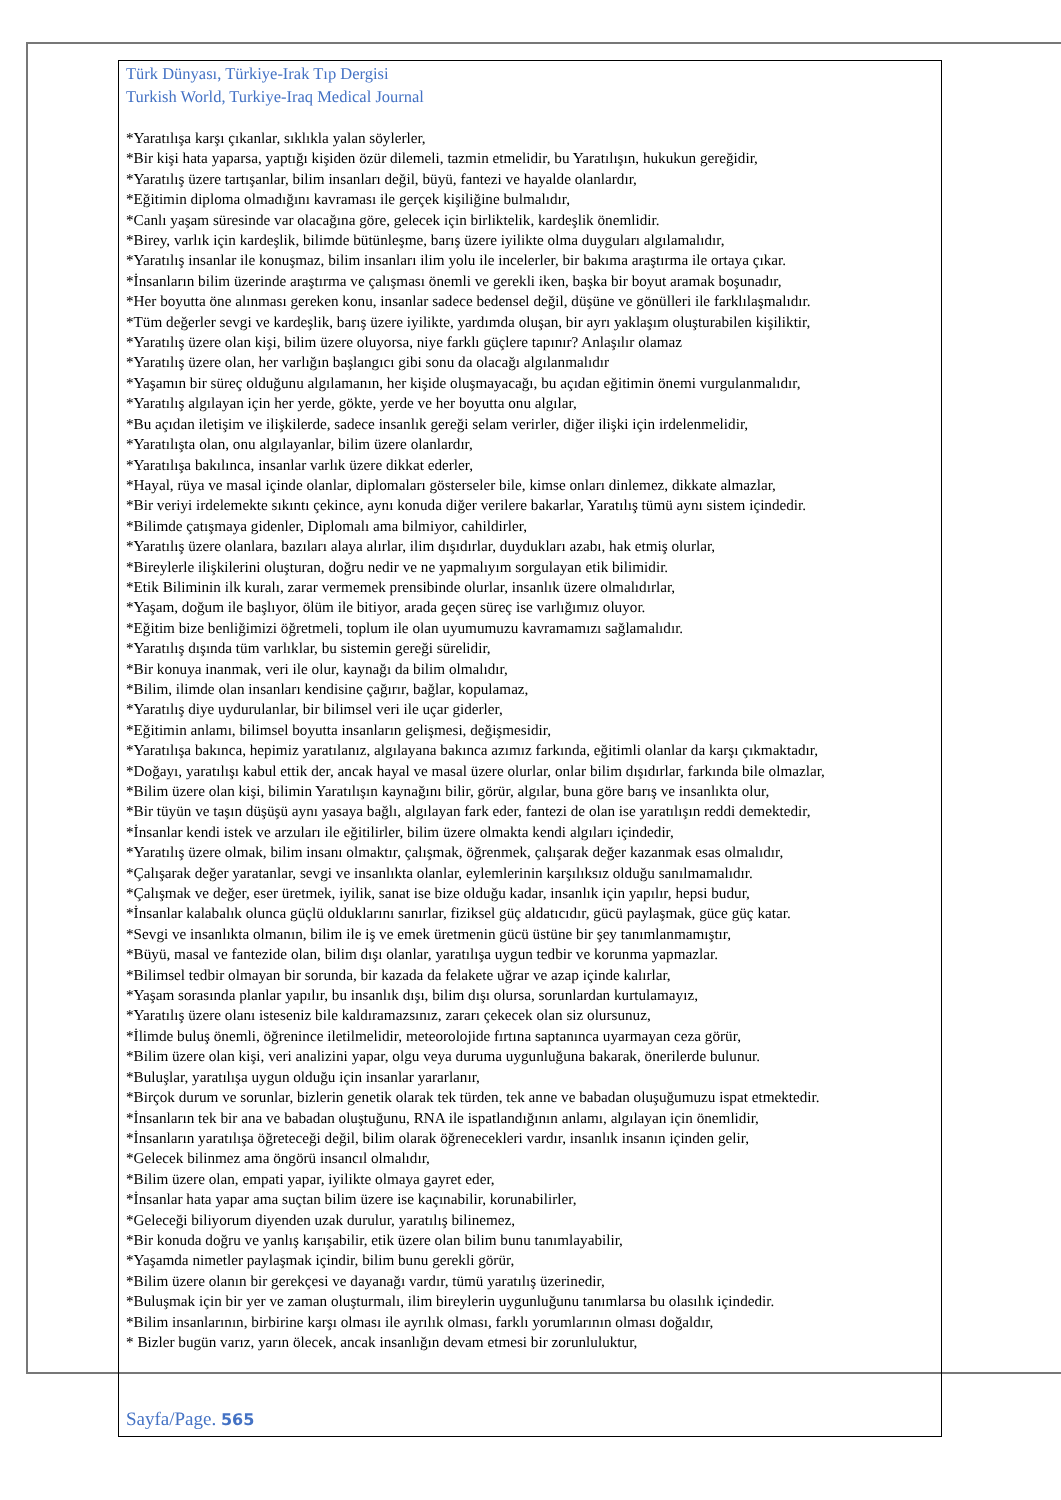Türk Dünyası, Türkiye-Irak Tıp Dergisi
Turkish World, Turkiye-Iraq Medical Journal
*Yaratılışa karşı çıkanlar, sıklıkla yalan söylerler,
*Bir kişi hata yaparsa, yaptığı kişiden özür dilemeli, tazmin etmelidir, bu Yaratılışın, hukukun gereğidir,
*Yaratılış üzere tartışanlar, bilim insanları değil, büyü, fantezi ve hayalde olanlardır,
*Eğitimin diploma olmadığını kavraması ile gerçek kişiliğine bulmalıdır,
*Canlı yaşam süresinde var olacağına göre, gelecek için birliktelik, kardeşlik önemlidir.
*Birey, varlık için kardeşlik, bilimde bütünleşme, barış üzere iyilikte olma duyguları algılamalıdır,
*Yaratılış insanlar ile konuşmaz, bilim insanları ilim yolu ile incelerler, bir bakıma araştırma ile ortaya çıkar.
*İnsanların bilim üzerinde araştırma ve çalışması önemli ve gerekli iken, başka bir boyut aramak boşunadır,
*Her boyutta öne alınması gereken konu, insanlar sadece bedensel değil, düşüne ve gönülleri ile farklılaşmalıdır.
*Tüm değerler sevgi ve kardeşlik, barış üzere iyilikte, yardımda oluşan, bir ayrı yaklaşım oluşturabilen kişiliktir,
*Yaratılış üzere olan kişi, bilim üzere oluyorsa, niye farklı güçlere tapınır? Anlaşılır olamaz
*Yaratılış üzere olan, her varlığın başlangıcı gibi sonu da olacağı algılanmalıdır
*Yaşamın bir süreç olduğunu algılamanın, her kişide oluşmayacağı, bu açıdan eğitimin önemi vurgulanmalıdır,
*Yaratılış algılayan için her yerde, gökte, yerde ve her boyutta onu algılar,
*Bu açıdan iletişim ve ilişkilerde, sadece insanlık gereği selam verirler, diğer ilişki için irdelenmelidir,
*Yaratılışta olan, onu algılayanlar, bilim üzere olanlardır,
*Yaratılışa bakılınca, insanlar varlık üzere dikkat ederler,
*Hayal, rüya ve masal içinde olanlar, diplomaları gösterseler bile, kimse onları dinlemez, dikkate almazlar,
*Bir veriyi irdelemekte sıkıntı çekince, aynı konuda diğer verilere bakarlar, Yaratılış tümü aynı sistem içindedir.
*Bilimde çatışmaya gidenler, Diplomalı ama bilmiyor, cahildirler,
*Yaratılış üzere olanlara, bazıları alaya alırlar, ilim dışıdırlar, duydukları azabı, hak etmiş olurlar,
*Bireylerle ilişkilerini oluşturan, doğru nedir ve ne yapmalıyım sorgulayan etik bilimidir.
*Etik Biliminin ilk kuralı, zarar vermemek prensibinde olurlar, insanlık üzere olmalıdırlar,
*Yaşam, doğum ile başlıyor, ölüm ile bitiyor, arada geçen süreç ise varlığımız oluyor.
*Eğitim bize benliğimizi öğretmeli, toplum ile olan uyumumuzu kavramamızı sağlamalıdır.
*Yaratılış dışında tüm varlıklar, bu sistemin gereği sürelidir,
*Bir konuya inanmak, veri ile olur, kaynağı da bilim olmalıdır,
*Bilim, ilimde olan insanları kendisine çağırır, bağlar, kopulamaz,
*Yaratılış diye uydurulanlar, bir bilimsel veri ile uçar giderler,
*Eğitimin anlamı, bilimsel boyutta insanların gelişmesi, değişmesidir,
*Yaratılışa bakınca, hepimiz yaratılanız, algılayana bakınca azımız farkında, eğitimli olanlar da karşı çıkmaktadır,
*Doğayı, yaratılışı kabul ettik der, ancak hayal ve masal üzere olurlar, onlar bilim dışıdırlar, farkında bile olmazlar,
*Bilim üzere olan kişi, bilimin Yaratılışın kaynağını bilir, görür, algılar, buna göre barış ve insanlıkta olur,
*Bir tüyün ve taşın düşüşü aynı yasaya bağlı, algılayan fark eder, fantezi de olan ise yaratılışın reddi demektedir,
*İnsanlar kendi istek ve arzuları ile eğitilirler, bilim üzere olmakta kendi algıları içindedir,
*Yaratılış üzere olmak, bilim insanı olmaktır, çalışmak, öğrenmek, çalışarak değer kazanmak esas olmalıdır,
*Çalışarak değer yaratanlar, sevgi ve insanlıkta olanlar, eylemlerinin karşılıksız olduğu sanılmamalıdır.
*Çalışmak ve değer, eser üretmek, iyilik, sanat ise bize olduğu kadar, insanlık için yapılır, hepsi budur,
*İnsanlar kalabalık olunca güçlü olduklarını sanırlar, fiziksel güç aldatıcıdır, gücü paylaşmak, güce güç katar.
*Sevgi ve insanlıkta olmanın, bilim ile iş ve emek üretmenin gücü üstüne bir şey tanımlanmamıştır,
*Büyü, masal ve fantezide olan, bilim dışı olanlar, yaratılışa uygun tedbir ve korunma yapmazlar.
*Bilimsel tedbir olmayan bir sorunda, bir kazada da felakete uğrar ve azap içinde kalırlar,
*Yaşam sorasında planlar yapılır, bu insanlık dışı, bilim dışı olursa, sorunlardan kurtulamayız,
*Yaratılış üzere olanı isteseniz bile kaldıramazsınız, zararı çekecek olan siz olursunuz,
*İlimde buluş önemli, öğrenince iletilmelidir, meteorolojide fırtına saptanınca uyarmayan ceza görür,
*Bilim üzere olan kişi, veri analizini yapar, olgu veya duruma uygunluğuna bakarak, önerilerde bulunur.
*Buluşlar, yaratılışa uygun olduğu için insanlar yararlanır,
*Birçok durum ve sorunlar, bizlerin genetik olarak tek türden, tek anne ve babadan oluşuğumuzu ispat etmektedir.
*İnsanların tek bir ana ve babadan oluştuğunu, RNA ile ispatlandığının anlamı, algılayan için önemlidir,
*İnsanların yaratılışa öğreteceği değil, bilim olarak öğrenecekleri vardır, insanlık insanın içinden gelir,
*Gelecek bilinmez ama öngörü insancıl olmalıdır,
*Bilim üzere olan, empati yapar, iyilikte olmaya gayret eder,
*İnsanlar hata yapar ama suçtan bilim üzere ise kaçınabilir, korunabilirler,
*Geleceği biliyorum diyenden uzak durulur, yaratılış bilinemez,
*Bir konuda doğru ve yanlış karışabilir, etik üzere olan bilim bunu tanımlayabilir,
*Yaşamda nimetler paylaşmak içindir, bilim bunu gerekli görür,
*Bilim üzere olanın bir gerekçesi ve dayanağı vardır, tümü yaratılış üzerinedir,
*Buluşmak için bir yer ve zaman oluşturmalı, ilim bireylerin uygunluğunu tanımlarsa bu olasılık içindedir.
*Bilim insanlarının, birbirine karşı olması ile ayrılık olması, farklı yorumlarının olması doğaldır,
* Bizler bugün varız, yarın ölecek, ancak insanlığın devam etmesi bir zorunluluktur,
Sayfa/Page. 565